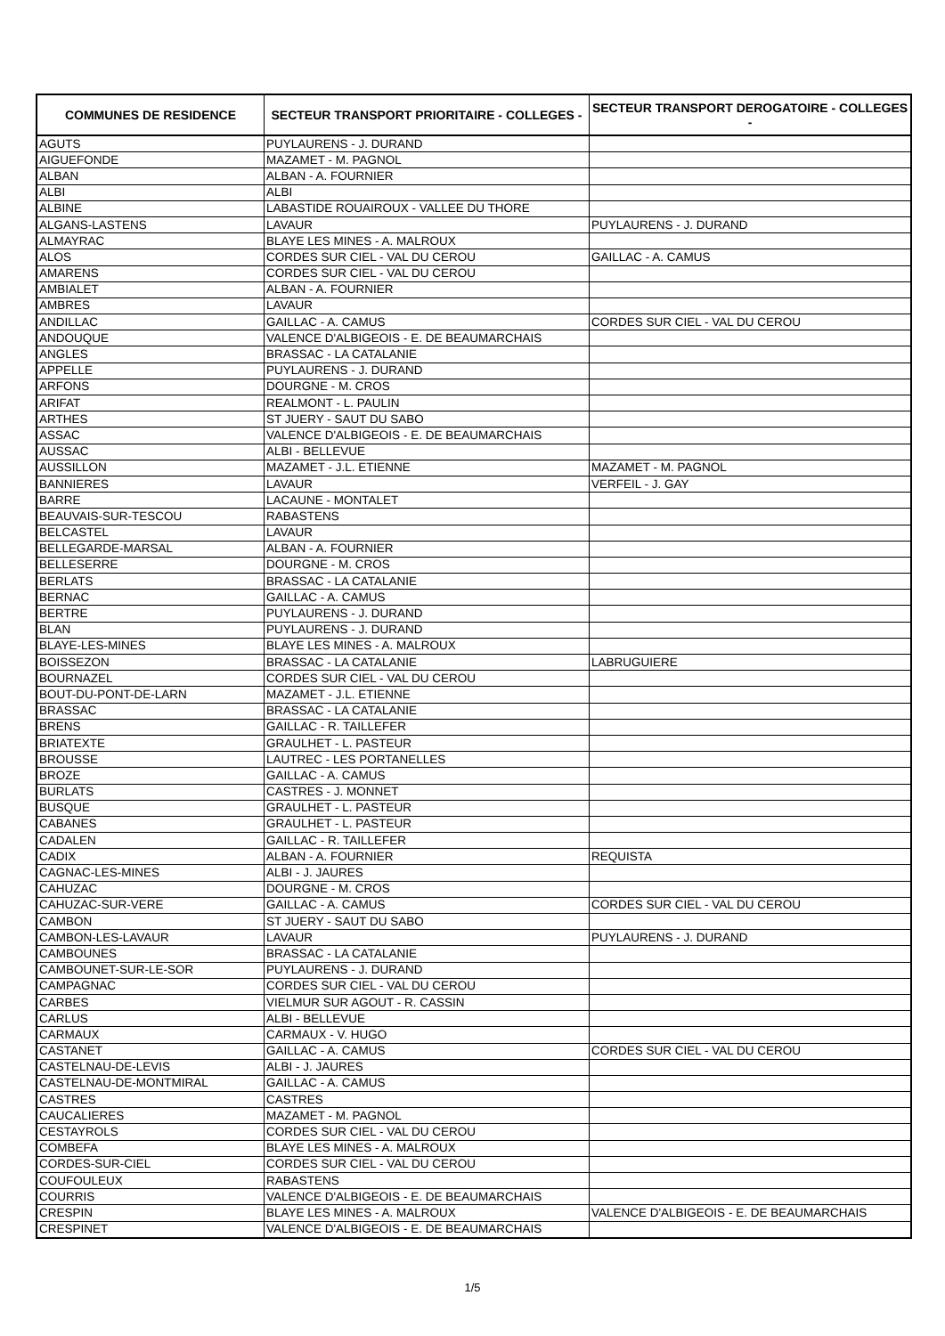| COMMUNES DE RESIDENCE | SECTEUR TRANSPORT PRIORITAIRE - COLLEGES - | SECTEUR TRANSPORT DEROGATOIRE - COLLEGES - |
| --- | --- | --- |
| AGUTS | PUYLAURENS - J. DURAND | |
| AIGUEFONDE | MAZAMET - M. PAGNOL | |
| ALBAN | ALBAN - A. FOURNIER | |
| ALBI | ALBI | |
| ALBINE | LABASTIDE ROUAIROUX - VALLEE DU THORE | |
| ALGANS-LASTENS | LAVAUR | PUYLAURENS - J. DURAND |
| ALMAYRAC | BLAYE LES MINES - A. MALROUX | |
| ALOS | CORDES SUR CIEL - VAL DU CEROU | GAILLAC - A. CAMUS |
| AMARENS | CORDES SUR CIEL - VAL DU CEROU | |
| AMBIALET | ALBAN - A. FOURNIER | |
| AMBRES | LAVAUR | |
| ANDILLAC | GAILLAC - A. CAMUS | CORDES SUR CIEL - VAL DU CEROU |
| ANDOUQUE | VALENCE D'ALBIGEOIS - E. DE BEAUMARCHAIS | |
| ANGLES | BRASSAC - LA CATALANIE | |
| APPELLE | PUYLAURENS - J. DURAND | |
| ARFONS | DOURGNE - M. CROS | |
| ARIFAT | REALMONT - L. PAULIN | |
| ARTHES | ST JUERY - SAUT DU SABO | |
| ASSAC | VALENCE D'ALBIGEOIS - E. DE BEAUMARCHAIS | |
| AUSSAC | ALBI - BELLEVUE | |
| AUSSILLON | MAZAMET - J.L. ETIENNE | MAZAMET - M. PAGNOL |
| BANNIERES | LAVAUR | VERFEIL - J. GAY |
| BARRE | LACAUNE - MONTALET | |
| BEAUVAIS-SUR-TESCOU | RABASTENS | |
| BELCASTEL | LAVAUR | |
| BELLEGARDE-MARSAL | ALBAN - A. FOURNIER | |
| BELLESERRE | DOURGNE - M. CROS | |
| BERLATS | BRASSAC - LA CATALANIE | |
| BERNAC | GAILLAC - A. CAMUS | |
| BERTRE | PUYLAURENS - J. DURAND | |
| BLAN | PUYLAURENS - J. DURAND | |
| BLAYE-LES-MINES | BLAYE LES MINES - A. MALROUX | |
| BOISSEZON | BRASSAC - LA CATALANIE | LABRUGUIERE |
| BOURNAZEL | CORDES SUR CIEL - VAL DU CEROU | |
| BOUT-DU-PONT-DE-LARN | MAZAMET - J.L. ETIENNE | |
| BRASSAC | BRASSAC - LA CATALANIE | |
| BRENS | GAILLAC - R. TAILLEFER | |
| BRIATEXTE | GRAULHET - L. PASTEUR | |
| BROUSSE | LAUTREC - LES PORTANELLES | |
| BROZE | GAILLAC - A. CAMUS | |
| BURLATS | CASTRES - J. MONNET | |
| BUSQUE | GRAULHET - L. PASTEUR | |
| CABANES | GRAULHET - L. PASTEUR | |
| CADALEN | GAILLAC - R. TAILLEFER | |
| CADIX | ALBAN - A. FOURNIER | REQUISTA |
| CAGNAC-LES-MINES | ALBI - J. JAURES | |
| CAHUZAC | DOURGNE - M. CROS | |
| CAHUZAC-SUR-VERE | GAILLAC - A. CAMUS | CORDES SUR CIEL - VAL DU CEROU |
| CAMBON | ST JUERY - SAUT DU SABO | |
| CAMBON-LES-LAVAUR | LAVAUR | PUYLAURENS - J. DURAND |
| CAMBOUNES | BRASSAC - LA CATALANIE | |
| CAMBOUNET-SUR-LE-SOR | PUYLAURENS - J. DURAND | |
| CAMPAGNAC | CORDES SUR CIEL - VAL DU CEROU | |
| CARBES | VIELMUR SUR AGOUT - R. CASSIN | |
| CARLUS | ALBI - BELLEVUE | |
| CARMAUX | CARMAUX - V. HUGO | |
| CASTANET | GAILLAC - A. CAMUS | CORDES SUR CIEL - VAL DU CEROU |
| CASTELNAU-DE-LEVIS | ALBI - J. JAURES | |
| CASTELNAU-DE-MONTMIRAL | GAILLAC - A. CAMUS | |
| CASTRES | CASTRES | |
| CAUCALIERES | MAZAMET - M. PAGNOL | |
| CESTAYROLS | CORDES SUR CIEL - VAL DU CEROU | |
| COMBEFA | BLAYE LES MINES - A. MALROUX | |
| CORDES-SUR-CIEL | CORDES SUR CIEL - VAL DU CEROU | |
| COUFOULEUX | RABASTENS | |
| COURRIS | VALENCE D'ALBIGEOIS - E. DE BEAUMARCHAIS | |
| CRESPIN | BLAYE LES MINES - A. MALROUX | VALENCE D'ALBIGEOIS - E. DE BEAUMARCHAIS |
| CRESPINET | VALENCE D'ALBIGEOIS - E. DE BEAUMARCHAIS | |
1/5